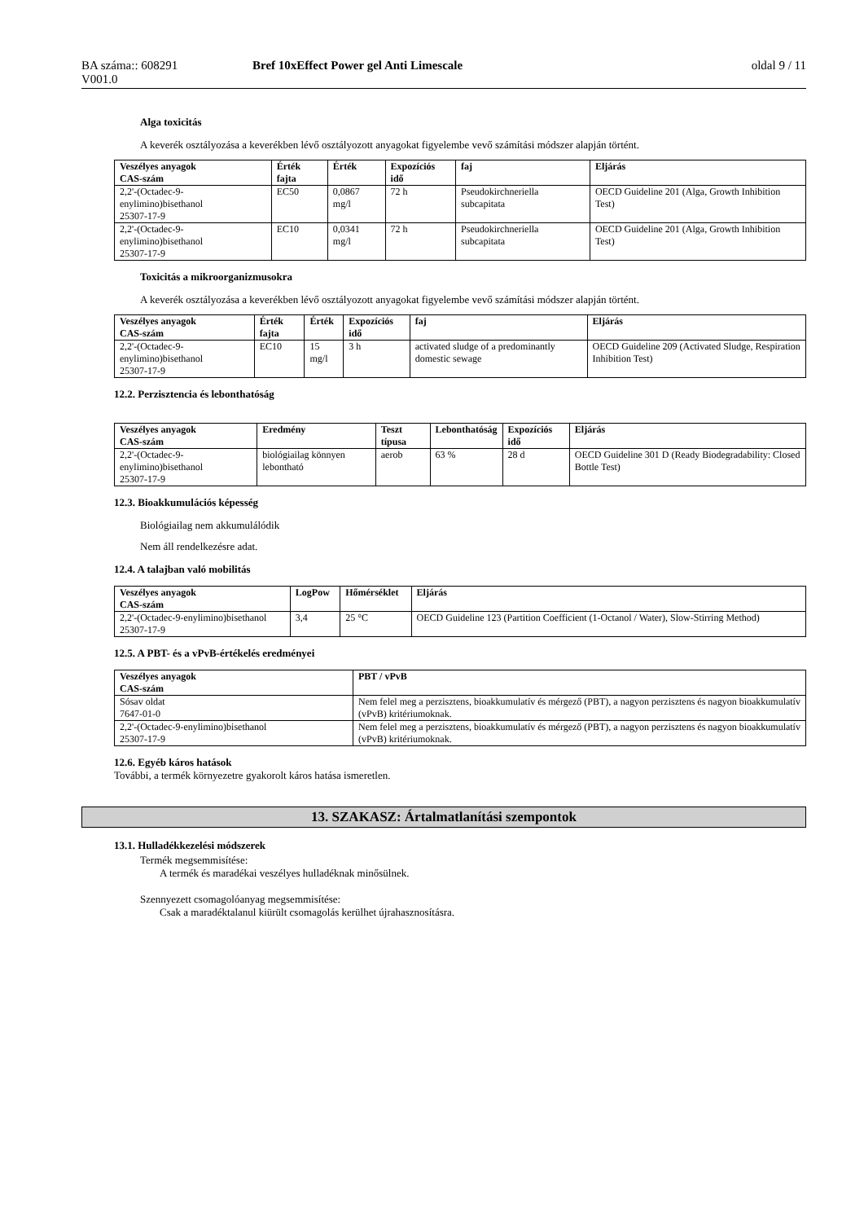BA száma:: 608291
V001.0
Bref 10xEffect Power gel Anti Limescale
oldal 9 / 11
Alga toxicitás
A keverék osztályozása a keverékben lévő osztályozott anyagokat figyelembe vevő számítási módszer alapján történt.
| Veszélyes anyagok CAS-szám | Érték fajta | Érték | Expozíciós idő | faj | Eljárás |
| --- | --- | --- | --- | --- | --- |
| 2,2'-(Octadec-9-enylimino)bisethanol 25307-17-9 | EC50 | 0,0867 mg/l | 72 h | Pseudokirchneriella subcapitata | OECD Guideline 201 (Alga, Growth Inhibition Test) |
| 2,2'-(Octadec-9-enylimino)bisethanol 25307-17-9 | EC10 | 0,0341 mg/l | 72 h | Pseudokirchneriella subcapitata | OECD Guideline 201 (Alga, Growth Inhibition Test) |
Toxicitás a mikroorganizmusokra
A keverék osztályozása a keverékben lévő osztályozott anyagokat figyelembe vevő számítási módszer alapján történt.
| Veszélyes anyagok CAS-szám | Érték fajta | Érték | Expozíciós idő | faj | Eljárás |
| --- | --- | --- | --- | --- | --- |
| 2,2'-(Octadec-9-enylimino)bisethanol 25307-17-9 | EC10 | 15 mg/l | 3 h | activated sludge of a predominantly domestic sewage | OECD Guideline 209 (Activated Sludge, Respiration Inhibition Test) |
12.2. Perzisztencia és lebonthatóság
| Veszélyes anyagok CAS-szám | Eredmény | Teszt típusa | Lebonthatóság | Expozíciós idő | Eljárás |
| --- | --- | --- | --- | --- | --- |
| 2,2'-(Octadec-9-enylimino)bisethanol 25307-17-9 | biológiailag könnyen lebontható | aerob | 63 % | 28 d | OECD Guideline 301 D (Ready Biodegradability: Closed Bottle Test) |
12.3. Bioakkumulációs képesség
Biológiailag nem akkumulálódik
Nem áll rendelkezésre adat.
12.4. A talajban való mobilitás
| Veszélyes anyagok CAS-szám | LogPow | Hőmérséklet | Eljárás |
| --- | --- | --- | --- |
| 2,2'-(Octadec-9-enylimino)bisethanol 25307-17-9 | 3,4 | 25 °C | OECD Guideline 123 (Partition Coefficient (1-Octanol / Water), Slow-Stirring Method) |
12.5. A PBT- és a vPvB-értékelés eredményei
| Veszélyes anyagok CAS-szám | PBT / vPvB |
| --- | --- |
| Sósav oldat 7647-01-0 | Nem felel meg a perzisztens, bioakkumulatív és mérgező (PBT), a nagyon perzisztens és nagyon bioakkumulatív (vPvB) kritériumoknak. |
| 2,2'-(Octadec-9-enylimino)bisethanol 25307-17-9 | Nem felel meg a perzisztens, bioakkumulatív és mérgező (PBT), a nagyon perzisztens és nagyon bioakkumulatív (vPvB) kritériumoknak. |
12.6. Egyéb káros hatások
További, a termék környezetre gyakorolt káros hatása ismeretlen.
13. SZAKASZ: Ártalmatlanítási szempontok
13.1. Hulladékkezelési módszerek
Termék megsemmisítése:
A termék és maradékai veszélyes hulladéknak minősülnek.
Szennyezett csomagolóanyag megsemmisítése:
Csak a maradéktalanul kiürült csomagolás kerülhet újrahasznosításra.